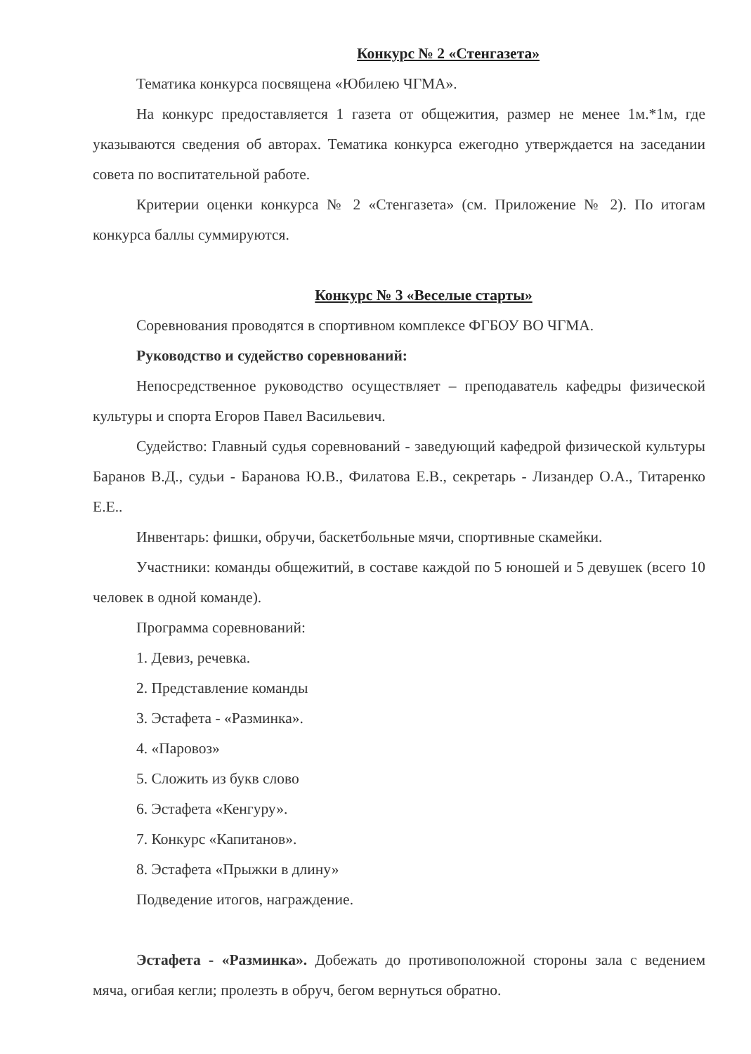Конкурс № 2 «Стенгазета»
Тематика конкурса посвящена «Юбилею ЧГМА».
На конкурс предоставляется 1 газета от общежития, размер не менее 1м.*1м, где указываются сведения об авторах. Тематика конкурса ежегодно утверждается на заседании совета по воспитательной работе.
Критерии оценки конкурса № 2 «Стенгазета» (см. Приложение № 2). По итогам конкурса баллы суммируются.
Конкурс № 3 «Веселые старты»
Соревнования проводятся в спортивном комплексе ФГБОУ ВО ЧГМА.
Руководство и судейство соревнований:
Непосредственное руководство осуществляет – преподаватель кафедры физической культуры и спорта Егоров Павел Васильевич.
Судейство: Главный судья соревнований - заведующий кафедрой физической культуры Баранов В.Д., судьи - Баранова Ю.В., Филатова Е.В., секретарь - Лизандер О.А., Титаренко Е.Е..
Инвентарь: фишки, обручи, баскетбольные мячи, спортивные скамейки.
Участники: команды общежитий, в составе каждой по 5 юношей и 5 девушек (всего 10 человек в одной команде).
Программа соревнований:
1. Девиз, речевка.
2. Представление команды
3. Эстафета - «Разминка».
4. «Паровоз»
5. Сложить из букв слово
6. Эстафета «Кенгуру».
7. Конкурс «Капитанов».
8. Эстафета «Прыжки в длину»
Подведение итогов, награждение.
Эстафета - «Разминка». Добежать до противоположной стороны зала с ведением мяча, огибая кегли; пролезть в обруч, бегом вернуться обратно.